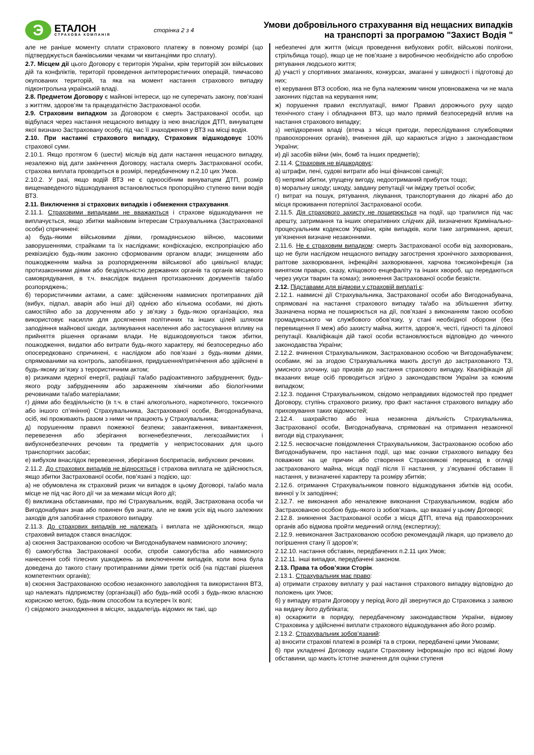Э
ЕТАЛОН
СТРАХОВА КОМПАНІЯ
сторінка 2 з 4
Умови добровільного страхування від нещасних випадків
на транспорті за програмою "Захист Водія "
але не раніше моменту сплати страхового платежу в повному розмірі (що підтверджується банківськими чеками чи квитанціями про сплату).
2.7. Місцем дії цього Договору є територія України, крім територій зон військових дій та конфліктів, території проведення антитерористичних операцій, тимчасово окупованих територій, та яка на момент настання страхового випадку підконтрольна українській владі.
2.8. Предметом Договору є майнові інтереси, що не суперечать закону, пов’язані з життям, здоров’ям та працездатністю Застрахованої особи.
2.9. Страховим випадком за Договором є смерть Застрахованої особи, що відбулася через настання нещасного випадку із нею внаслідок ДТП, винуватцем якої визнано Застраховану особу, під час її знаходження у ВТЗ на місці водія.
2.10. При настанні страхового випадку, Страховик відшкодовує 100% страхової суми.
2.10.1. Якщо протягом 6 (шести) місяців від дати настання нещасного випадку, незалежно від дати закінчення Договору, настала смерть Застрахованої особи, страхова виплата проводиться в розмірі, передбаченому п.2.10 цих Умов.
2.10.2. У разі, якщо водій ВТЗ не є одноосібним винуватцем ДТП, розмір вищенаведеного відшкодування встановлюється пропорційно ступеню вини водія ВТЗ.
2.11. Виключення зі страхових випадків і обмеження страхування.
2.11.1. Страховими випадками не вважаються і страхове відшкодування не виплачується, якщо збитки майновим інтересам Страхувальника (Застрахованої особи) спричинені:
а) будь-якими військовими діями, громадянською війною, масовими заворушеннями, страйками та їх наслідками; конфіскацією, експропріацією або реквізицією будь-яким законно сформованим органом влади; знищенням або пошкодженням майна за розпорядженням військової або цивільної влади; протизаконними діями або бездіяльністю державних органів та органів місцевого самоврядування, в т.ч. внаслідок видання протизаконних документів та/або розпоряджень;
б) терористичними актами, а саме: здійсненням навмисних протиправних дій (вибух, підпал, аварія або інші дії) однією або кількома особами, які діють самостійно або за дорученням або у зв’язку з будь-якою організацією, яка використовує насилля для досягнення політичних та інших цілей шляхом заподіяння майнової шкоди, залякування населення або застосування впливу на прийняття рішення органами влади. Не відшкодовуються також збитки, пошкодження, видатки або витрати будь-якого характеру, які безпосередньо або опосередковано спричинені, є наслідком або пов’язані з будь-якими діями, спрямованими на контроль, запобігання, придушення/пригнічення або здійснені в будь-якому зв’язку з терористичним актом;
в) ризиками ядерної енергії, радіації та/або радіоактивного забруднення; будь-якого роду забрудненням або зараженням хімічними або біологічними речовинами та/або матеріалами;
г) діями або бездіяльністю (в т.ч. в стані алкогольного, наркотичного, токсичного або іншого сп’яніння) Страхувальника, Застрахованої особи, Вигодонабувача, осіб, які проживають разом з ними чи працюють у Страхувальника;
д) порушенням правил пожежної безпеки; завантаження, вивантаження, перевезення або зберігання вогненебезпечних, легкозаймистих і вибухонебезпечних речовин та предметів у непристосованих для цього транспортних засобах;
е) вибухом внаслідок перевезення, зберігання боєприпасів, вибухових речовин.
2.11.2. До страхових випадків не відносяться і страхова виплата не здійснюється, якщо збитки Застрахованої особи, пов’язані з подією, що:
а) не обумовлена як страховий ризик чи випадок в цьому Договорі, та/або мала місце не під час його дії чи за межами місця його дії;
б) викликана обставинами, про які Страхувальник, водій, Застрахована особа чи Вигодонабувач знав або повинен був знати, але не вжив усіх від нього залежних заходів для запобігання страхового випадку.
2.11.3. До страхових випадків не належать і виплата не здійснюються, якщо страховий випадок стався внаслідок:
а) скоєння Застрахованою особою чи Вигодонабувачем навмисного злочину;
б) самогубства Застрахованої особи, спроби самогубства або навмисного нанесення собі тілесних ушкоджень за виключенням випадків, коли вона була доведена до такого стану протиправними діями третіх осіб (на підставі рішення компетентних органів);
в) скоєння Застрахованою особою незаконного заволодіння та використання ВТЗ, що належать підприємству (організації) або будь-якій особі з будь-якою власною корисною метою, будь-яким способом та всупереч їх волі;
г) свідомого знаходження в місцях, заздалегідь відомих як такі, що
небезпечні для життя (місця проведення вибухових робіт, військові полігони, стрільбища тощо), якщо це не пов’язане з виробничою необхідністю або спробою рятування людського життя;
д) участі у спортивних змаганнях, конкурсах, змаганні у швидкості і підготовці до них;
е) керування ВТЗ особою, яка не була належним чином уповноважена чи не мала законних підстав на керування ним;
ж) порушення правил експлуатації, вимог Правил дорожнього руху щодо технічного стану і обладнання ВТЗ, що мало прямий безпосередній вплив на настання страхового випадку;
з) непідкорення владі (втеча з місця пригоди, переслідування службовцями правоохоронних органів), вчинення дій, що караються згідно з законодавством України;
и) дії засобів війни (мін, бомб та інших предметів);
2.11.4. Страховик не відшкодовує:
а) штрафи, пені, судові витрати або інші фінансові санкції;
б) непрямі збитки, упущену вигоду, недоотриманий прибуток тощо;
в) моральну шкоду; шкоду, завдану репутації чи іміджу третьої особи;
г) витрат на пошук, рятування, лікування, транспортування до лікарні або до місця проживання потерпілої Застрахованої особи.
2.11.5. Дія страхового захисту не поширюється на події, що трапилися під час арешту, затримання та інших оперативних слідчих дій, визначених Кримінально-процесуальним кодексом України, крім випадків, коли таке затримання, арешт, ув’язнення визнане незаконними.
2.11.6. Не є страховим випадком: смерть Застрахованої особи від захворювань, що не були наслідком нещасного випадку загострення хронічного захворювання, раптове захворювання, інфекційні захворювання, харчова токсикоінфекція (за винятком правцю, сказу, кліщового енцефаліту та інших хвороб, що передаються через укуси тварин та комах); зникнення Застрахованої особи безвісти.
2.12. Підставами для відмови у страховій виплаті є:
2.12.1. навмисні дії Страхувальника, Застрахованої особи або Вигодонабувача, спрямовані на настання страхового випадку та/або на збільшення збитку. Зазначена норма не поширюється на дії, пов’язані з виконанням такою особою громадянського чи службового обов’язку, у стані необхідної оборони (без перевищення її меж) або захисту майна, життя, здоров’я, честі, гідності та ділової репутації. Кваліфікація дій такої особи встановлюється відповідно до чинного законодавства України;
2.12.2. вчинення Страхувальником, Застрахованою особою чи Вигодонабувачем; особами, які за згодою Страхувальника мають доступ до застрахованого ТЗ, умисного злочину, що призвів до настання страхового випадку. Кваліфікація дії вказаних вище осіб проводиться згідно з законодавством України за кожним випадком;
2.12.3. подання Страхувальником, свідомо неправдивих відомостей про предмет Договору, ступінь страхового ризику, про факт настання страхового випадку або приховування таких відомостей;
2.12.4. шахрайство або інша незаконна діяльність Страхувальника, Застрахованої особи, Вигодонабувача, спрямовані на отримання незаконної вигоди від страхування;
2.12.5. несвоєчасне повідомлення Страхувальником, Застрахованою особою або Вигодонабувачем, про настання події, що має ознаки страхового випадку без поважних на це причин або створення Страховикові перешкод в огляді застрахованого майна, місця події після її настання, у з’ясуванні обставин її настання, у визначенні характеру та розміру збитків;
2.12.6. отримання Страхувальником повного відшкодування збитків від особи, винної у їх заподіянні;
2.12.7. не виконання або неналежне виконання Страхувальником, водієм або Застрахованою особою будь-якого із зобов’язань, що вказані у цьому Договорі;
2.12.8. зникнення Застрахованої особи з місця ДТП, втеча від правоохоронних органів або відмова пройти медичний огляд (експертизу);
2.12.9. невиконання Застрахованою особою рекомендацій лікаря, що призвело до погіршення стану її здоров’я;
2.12.10. настання обставин, передбачених п.2.11 цих Умов;
2.12.11. інші випадки, передбачені законом.
2.13. Права та обов’язки Сторін.
2.13.1. Страхувальник має право:
а) отримати страхову виплату у разі настання страхового випадку відповідно до положень цих Умов;
б) у випадку втрати Договору у період його дії звернутися до Страховика з заявою на видачу його дубліката;
в) оскаржити в порядку, передбаченому законодавством України, відмову Страховика у здійсненні виплати страхового відшкодування або його розмір.
2.13.2. Страхувальник зобов’язаний:
а) вносити страхові платежі в розмірі та в строки, передбачені цими Умовами;
б) при укладенні Договору надати Страховику інформацію про всі відомі йому обставини, що мають істотне значення для оцінки ступеня